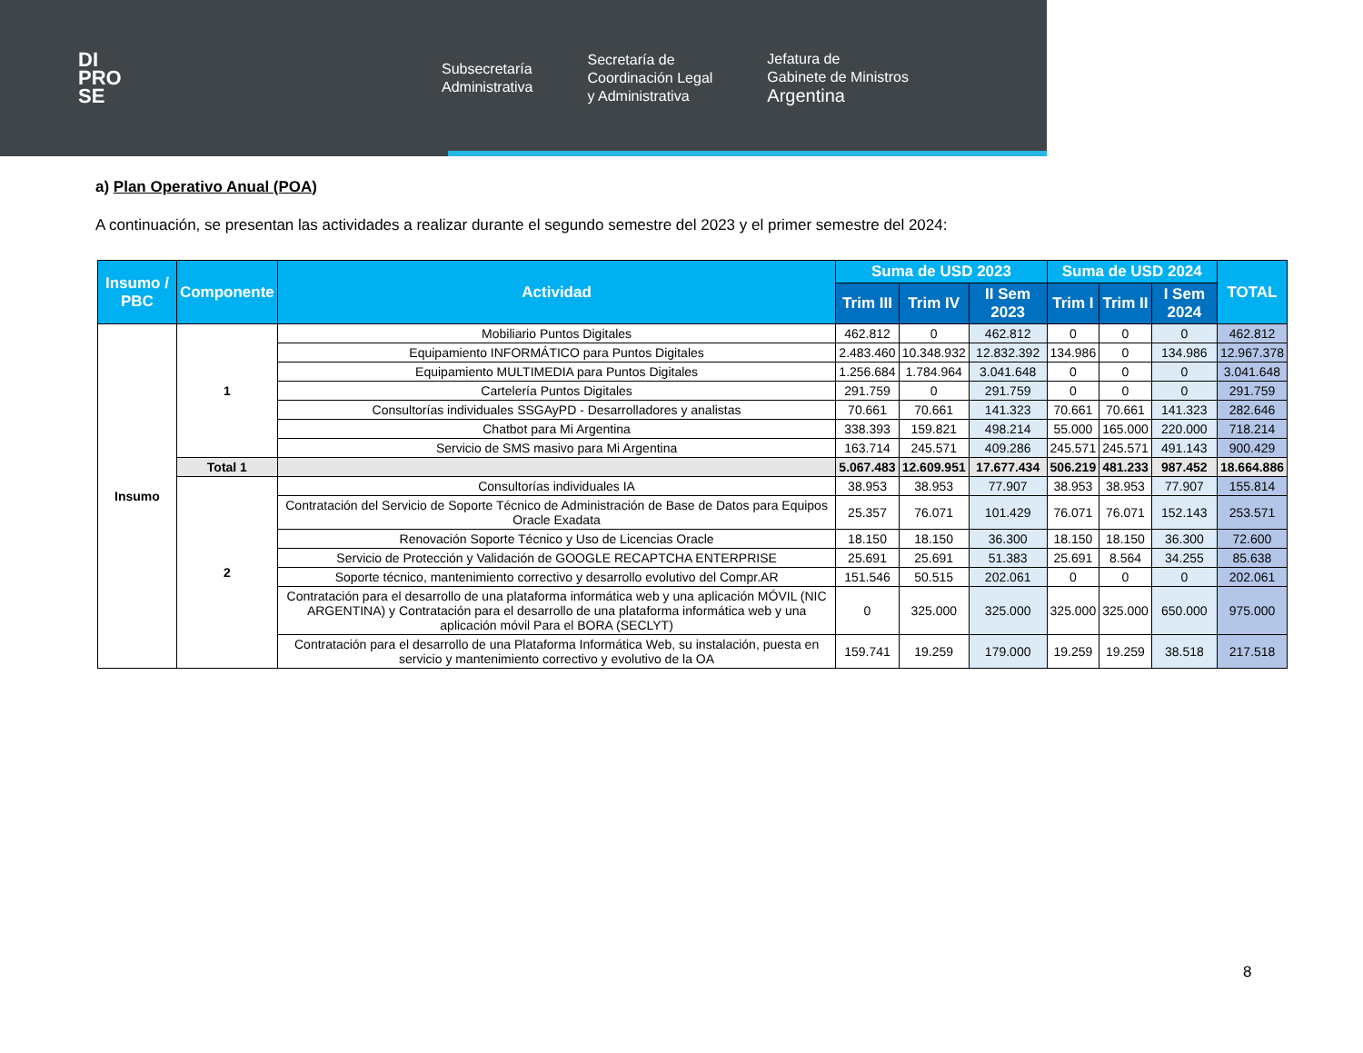DI
PRO
SE
Subsecretaría
Administrativa
Secretaría de
Coordinación Legal
y Administrativa
Jefatura de
Gabinete de Ministros
Argentina
a) Plan Operativo Anual (POA)
A continuación, se presentan las actividades a realizar durante el segundo semestre del 2023 y el primer semestre del 2024:
| Insumo / PBC | Componente | Actividad | Suma de USD 2023 | | | Suma de USD 2024 | | | TOTAL |
| --- | --- | --- | --- | --- | --- | --- | --- | --- | --- |
| | | | Trim III | Trim IV | II Sem 2023 | Trim I | Trim II | I Sem 2024 | |
| Insumo | 1 | Mobiliario Puntos Digitales | 462.812 | 0 | 462.812 | 0 | 0 | 0 | 462.812 |
| | | Equipamiento INFORMÁTICO para Puntos Digitales | 2.483.460 | 10.348.932 | 12.832.392 | 134.986 | 0 | 134.986 | 12.967.378 |
| | | Equipamiento MULTIMEDIA para Puntos Digitales | 1.256.684 | 1.784.964 | 3.041.648 | 0 | 0 | 0 | 3.041.648 |
| | | Cartelería Puntos Digitales | 291.759 | 0 | 291.759 | 0 | 0 | 0 | 291.759 |
| | | Consultorías individuales SSGAyPD - Desarrolladores y analistas | 70.661 | 70.661 | 141.323 | 70.661 | 70.661 | 141.323 | 282.646 |
| | | Chatbot para Mi Argentina | 338.393 | 159.821 | 498.214 | 55.000 | 165.000 | 220.000 | 718.214 |
| | | Servicio de SMS masivo para Mi Argentina | 163.714 | 245.571 | 409.286 | 245.571 | 245.571 | 491.143 | 900.429 |
| | Total 1 | | 5.067.483 | 12.609.951 | 17.677.434 | 506.219 | 481.233 | 987.452 | 18.664.886 |
| | 2 | Consultorías individuales IA | 38.953 | 38.953 | 77.907 | 38.953 | 38.953 | 77.907 | 155.814 |
| | | Contratación del Servicio de Soporte Técnico de Administración de Base de Datos para Equipos Oracle Exadata | 25.357 | 76.071 | 101.429 | 76.071 | 76.071 | 152.143 | 253.571 |
| | | Renovación Soporte Técnico y Uso de Licencias Oracle | 18.150 | 18.150 | 36.300 | 18.150 | 18.150 | 36.300 | 72.600 |
| | | Servicio de Protección y Validación de GOOGLE RECAPTCHA ENTERPRISE | 25.691 | 25.691 | 51.383 | 25.691 | 8.564 | 34.255 | 85.638 |
| | | Soporte técnico, mantenimiento correctivo y desarrollo evolutivo del Compr.AR | 151.546 | 50.515 | 202.061 | 0 | 0 | 0 | 202.061 |
| | | Contratación para el desarrollo de una plataforma informática web y una aplicación MÓVIL (NIC ARGENTINA) y Contratación para el desarrollo de una plataforma informática web y una aplicación móvil Para el BORA (SECLYT) | 0 | 325.000 | 325.000 | 325.000 | 325.000 | 650.000 | 975.000 |
| | | Contratación para el desarrollo de una Plataforma Informática Web, su instalación, puesta en servicio y mantenimiento correctivo y evolutivo de la OA | 159.741 | 19.259 | 179.000 | 19.259 | 19.259 | 38.518 | 217.518 |
8